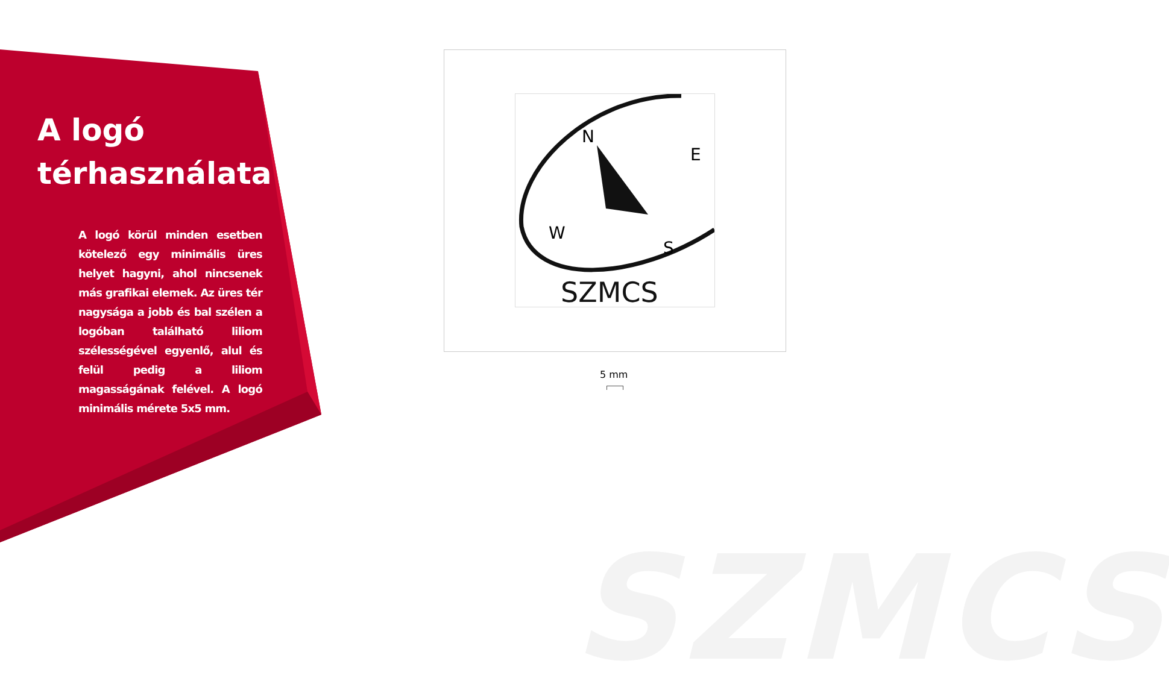SZMCS
A logó
térhasználata
A logó körül minden esetben kötelező egy minimális üres helyet hagyni, ahol nincsenek más grafikai elemek. Az üres tér nagysága a jobb és bal szélen a logóban található liliom szélességével egyenlő, alul és felül pedig a liliom magasságának felével. A logó minimális mérete 5x5 mm.
N
E
W
S
SZMCS
5 mm